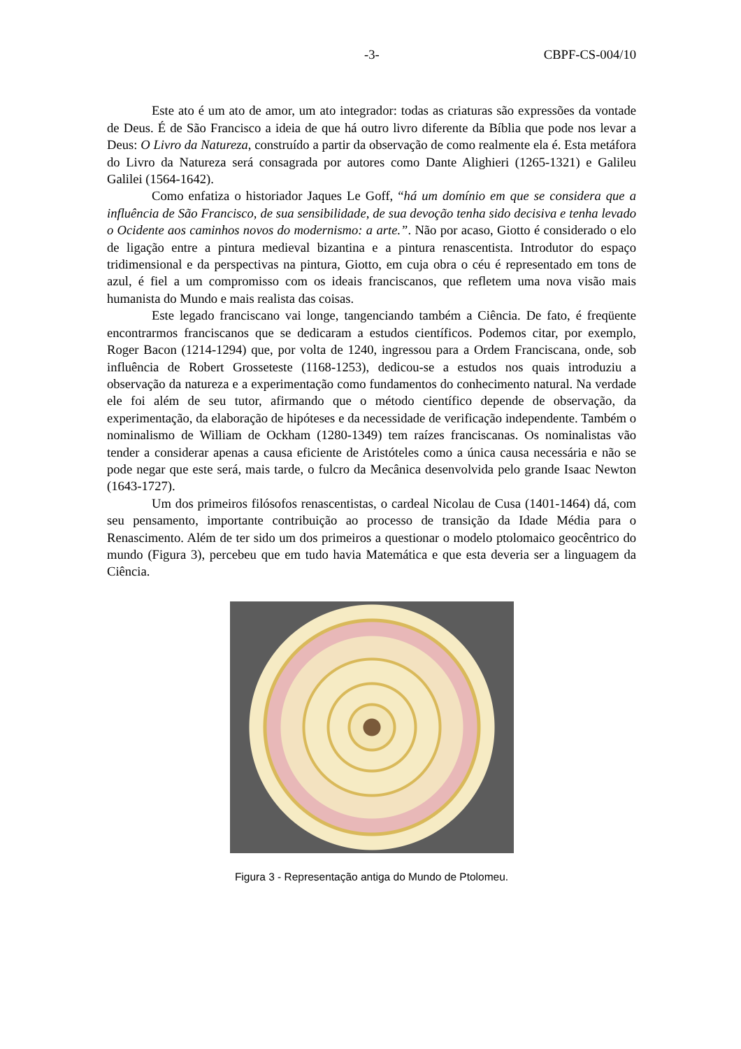-3- CBPF-CS-004/10
Este ato é um ato de amor, um ato integrador: todas as criaturas são expressões da vontade de Deus. É de São Francisco a ideia de que há outro livro diferente da Bíblia que pode nos levar a Deus: O Livro da Natureza, construído a partir da observação de como realmente ela é. Esta metáfora do Livro da Natureza será consagrada por autores como Dante Alighieri (1265-1321) e Galileu Galilei (1564-1642).
Como enfatiza o historiador Jaques Le Goff, “há um domínio em que se considera que a influência de São Francisco, de sua sensibilidade, de sua devoção tenha sido decisiva e tenha levado o Ocidente aos caminhos novos do modernismo: a arte.”. Não por acaso, Giotto é considerado o elo de ligação entre a pintura medieval bizantina e a pintura renascentista. Introdutor do espaço tridimensional e da perspectivas na pintura, Giotto, em cuja obra o céu é representado em tons de azul, é fiel a um compromisso com os ideais franciscanos, que refletem uma nova visão mais humanista do Mundo e mais realista das coisas.
Este legado franciscano vai longe, tangenciando também a Ciência. De fato, é freqüente encontrarmos franciscanos que se dedicaram a estudos científicos. Podemos citar, por exemplo, Roger Bacon (1214-1294) que, por volta de 1240, ingressou para a Ordem Franciscana, onde, sob influência de Robert Grosseteste (1168-1253), dedicou-se a estudos nos quais introduziu a observação da natureza e a experimentação como fundamentos do conhecimento natural. Na verdade ele foi além de seu tutor, afirmando que o método científico depende de observação, da experimentação, da elaboração de hipóteses e da necessidade de verificação independente. Também o nominalismo de William de Ockham (1280-1349) tem raízes franciscanas. Os nominalistas vão tender a considerar apenas a causa eficiente de Aristóteles como a única causa necessária e não se pode negar que este será, mais tarde, o fulcro da Mecânica desenvolvida pelo grande Isaac Newton (1643-1727).
Um dos primeiros filósofos renascentistas, o cardeal Nicolau de Cusa (1401-1464) dá, com seu pensamento, importante contribuição ao processo de transição da Idade Média para o Renascimento. Além de ter sido um dos primeiros a questionar o modelo ptolomaico geocêntrico do mundo (Figura 3), percebeu que em tudo havia Matemática e que esta deveria ser a linguagem da Ciência.
Figura 3 - Representação antiga do Mundo de Ptolomeu.